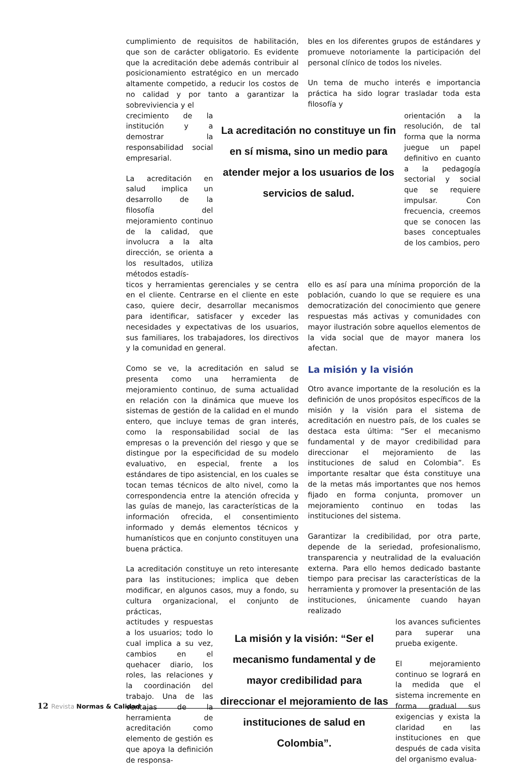cumplimiento de requisitos de habilitación, que son de carácter obligatorio. Es evidente que la acreditación debe además contribuir al posicionamiento estratégico en un mercado altamente competido, a reducir los costos de no calidad y por tanto a garantizar la sobreviviencia y el
bles en los diferentes grupos de estándares y promueve notoriamente la participación del personal clínico de todos los niveles.
Un tema de mucho interés e importancia práctica ha sido lograr trasladar toda esta filosofía y
crecimiento de la institución y a demostrar la responsabilidad social empresarial.
La acreditación en salud implica un desarrollo de la filosofía del mejoramiento continuo de la calidad, que involucra a la alta dirección, se orienta a los resultados, utiliza métodos estadís-
La acreditación no constituye un fin en sí misma, sino un medio para atender mejor a los usuarios de los servicios de salud.
orientación a la resolución, de tal forma que la norma juegue un papel definitivo en cuanto a la pedagogía sectorial y social que se requiere impulsar. Con frecuencia, creemos que se conocen las bases conceptuales de los cambios, pero
ticos y herramientas gerenciales y se centra en el cliente. Centrarse en el cliente en este caso, quiere decir, desarrollar mecanismos para identificar, satisfacer y exceder las necesidades y expectativas de los usuarios, sus familiares, los trabajadores, los directivos y la comunidad en general.
Como se ve, la acreditación en salud se presenta como una herramienta de mejoramiento continuo, de suma actualidad en relación con la dinámica que mueve los sistemas de gestión de la calidad en el mundo entero, que incluye temas de gran interés, como la responsabilidad social de las empresas o la prevención del riesgo y que se distingue por la especificidad de su modelo evaluativo, en especial, frente a los estándares de tipo asistencial, en los cuales se tocan temas técnicos de alto nivel, como la correspondencia entre la atención ofrecida y las guías de manejo, las características de la información ofrecida, el consentimiento informado y demás elementos técnicos y humanísticos que en conjunto constituyen una buena práctica.
La acreditación constituye un reto interesante para las instituciones; implica que deben modificar, en algunos casos, muy a fondo, su cultura organizacional, el conjunto de prácticas,
ello es así para una mínima proporción de la población, cuando lo que se requiere es una democratización del conocimiento que genere respuestas más activas y comunidades con mayor ilustración sobre aquellos elementos de la vida social que de mayor manera los afectan.
La misión y la visión
Otro avance importante de la resolución es la definición de unos propósitos específicos de la misión y la visión para el sistema de acreditación en nuestro país, de los cuales se destaca esta última: “Ser el mecanismo fundamental y de mayor credibilidad para direccionar el mejoramiento de las instituciones de salud en Colombia”. Es importante resaltar que ésta constituye una de la metas más importantes que nos hemos fijado en forma conjunta, promover un mejoramiento continuo en todas las instituciones del sistema.
Garantizar la credibilidad, por otra parte, depende de la seriedad, profesionalismo, transparencia y neutralidad de la evaluación externa. Para ello hemos dedicado bastante tiempo para precisar las características de la herramienta y promover la presentación de las instituciones, únicamente cuando hayan realizado
actitudes y respuestas a los usuarios; todo lo cual implica a su vez, cambios en el quehacer diario, los roles, las relaciones y la coordinación del trabajo. Una de las ventajas de la herramienta de acreditación como elemento de gestión es que apoya la definición de responsa-
La misión y la visión: “Ser el mecanismo fundamental y de mayor credibilidad para direccionar el mejoramiento de las instituciones de salud en Colombia”.
los avances suficientes para superar una prueba exigente.
El mejoramiento continuo se logrará en la medida que el sistema incremente en forma gradual sus exigencias y exista la claridad en las instituciones en que después de cada visita del organismo evalua-
12 Revista Normas & Calidad